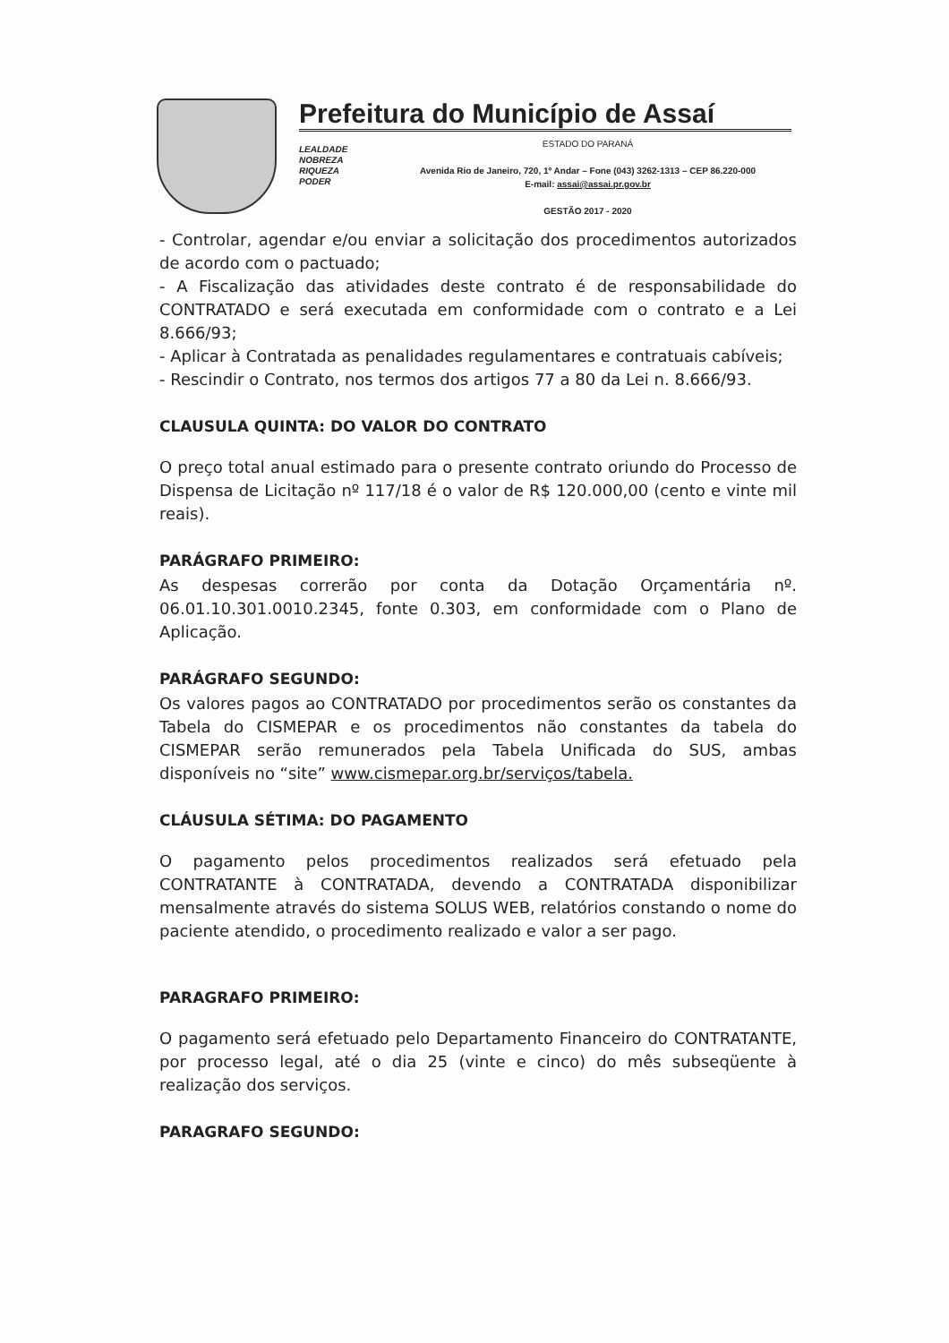Prefeitura do Município de Assaí
LEALDADE
NOBREZA
RIQUEZA
PODER
ESTADO DO PARANÁ
Avenida Rio de Janeiro, 720, 1º Andar – Fone (043) 3262-1313 – CEP 86.220-000
E-mail: assai@assai.pr.gov.br
GESTÃO 2017 - 2020
- Controlar, agendar e/ou enviar a solicitação dos procedimentos autorizados de acordo com o pactuado;
- A Fiscalização das atividades deste contrato é de responsabilidade do CONTRATADO e será executada em conformidade com o contrato e a Lei 8.666/93;
- Aplicar à Contratada as penalidades regulamentares e contratuais cabíveis;
- Rescindir o Contrato, nos termos dos artigos 77 a 80 da Lei n. 8.666/93.
CLAUSULA QUINTA: DO VALOR DO CONTRATO
O preço total anual estimado para o presente contrato oriundo do Processo de Dispensa de Licitação nº 117/18 é o valor de R$ 120.000,00 (cento e vinte mil reais).
PARÁGRAFO PRIMEIRO:
As despesas correrão por conta da Dotação Orçamentária nº. 06.01.10.301.0010.2345, fonte 0.303, em conformidade com o Plano de Aplicação.
PARÁGRAFO SEGUNDO:
Os valores pagos ao CONTRATADO por procedimentos serão os constantes da Tabela do CISMEPAR e os procedimentos não constantes da tabela do CISMEPAR serão remunerados pela Tabela Unificada do SUS, ambas disponíveis no “site” www.cismepar.org.br/serviços/tabela.
CLÁUSULA SÉTIMA: DO PAGAMENTO
O pagamento pelos procedimentos realizados será efetuado pela CONTRATANTE à CONTRATADA, devendo a CONTRATADA disponibilizar mensalmente através do sistema SOLUS WEB, relatórios constando o nome do paciente atendido, o procedimento realizado e valor a ser pago.
PARAGRAFO PRIMEIRO:
O pagamento será efetuado pelo Departamento Financeiro do CONTRATANTE, por processo legal, até o dia 25 (vinte e cinco) do mês subseqüente à realização dos serviços.
PARAGRAFO SEGUNDO: